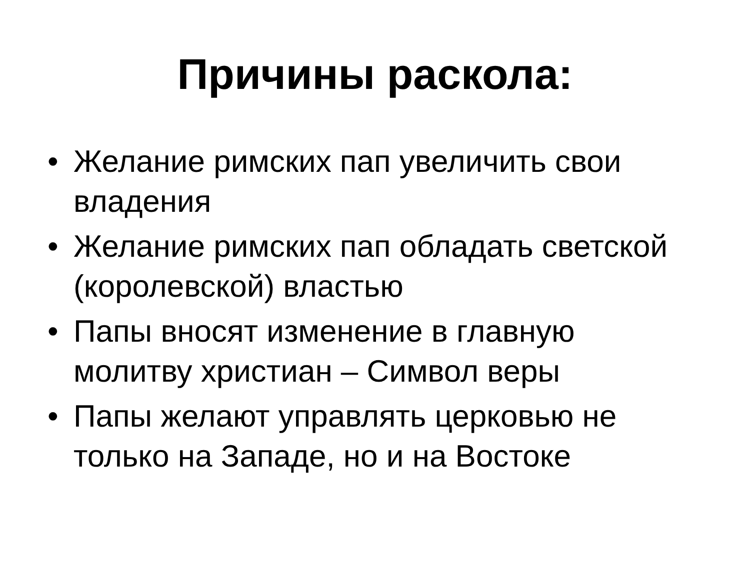Причины раскола:
• Желание римских пап увеличить свои владения
• Желание римских пап обладать светской (королевской) властью
• Папы вносят изменение в главную молитву христиан – Символ веры
• Папы желают управлять церковью не только на Западе, но и на Востоке